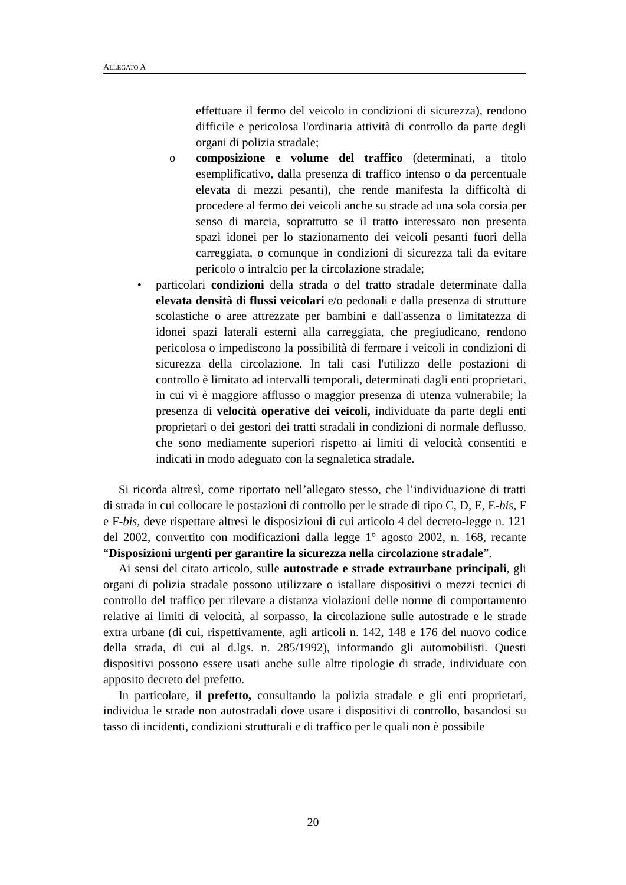ALLEGATO A
effettuare il fermo del veicolo in condizioni di sicurezza), rendono difficile e pericolosa l'ordinaria attività di controllo da parte degli organi di polizia stradale;
o composizione e volume del traffico (determinati, a titolo esemplificativo, dalla presenza di traffico intenso o da percentuale elevata di mezzi pesanti), che rende manifesta la difficoltà di procedere al fermo dei veicoli anche su strade ad una sola corsia per senso di marcia, soprattutto se il tratto interessato non presenta spazi idonei per lo stazionamento dei veicoli pesanti fuori della carreggiata, o comunque in condizioni di sicurezza tali da evitare pericolo o intralcio per la circolazione stradale;
• particolari condizioni della strada o del tratto stradale determinate dalla elevata densità di flussi veicolari e/o pedonali e dalla presenza di strutture scolastiche o aree attrezzate per bambini e dall'assenza o limitatezza di idonei spazi laterali esterni alla carreggiata, che pregiudicano, rendono pericolosa o impediscono la possibilità di fermare i veicoli in condizioni di sicurezza della circolazione. In tali casi l'utilizzo delle postazioni di controllo è limitato ad intervalli temporali, determinati dagli enti proprietari, in cui vi è maggiore afflusso o maggior presenza di utenza vulnerabile; la presenza di velocità operative dei veicoli, individuate da parte degli enti proprietari o dei gestori dei tratti stradali in condizioni di normale deflusso, che sono mediamente superiori rispetto ai limiti di velocità consentiti e indicati in modo adeguato con la segnaletica stradale.
Si ricorda altresì, come riportato nell’allegato stesso, che l’individuazione di tratti di strada in cui collocare le postazioni di controllo per le strade di tipo C, D, E, E-bis, F e F-bis, deve rispettare altresì le disposizioni di cui articolo 4 del decreto-legge n. 121 del 2002, convertito con modificazioni dalla legge 1° agosto 2002, n. 168, recante “Disposizioni urgenti per garantire la sicurezza nella circolazione stradale”.
Ai sensi del citato articolo, sulle autostrade e strade extraurbane principali, gli organi di polizia stradale possono utilizzare o istallare dispositivi o mezzi tecnici di controllo del traffico per rilevare a distanza violazioni delle norme di comportamento relative ai limiti di velocità, al sorpasso, la circolazione sulle autostrade e le strade extra urbane (di cui, rispettivamente, agli articoli n. 142, 148 e 176 del nuovo codice della strada, di cui al d.lgs. n. 285/1992), informando gli automobilisti. Questi dispositivi possono essere usati anche sulle altre tipologie di strade, individuate con apposito decreto del prefetto.
In particolare, il prefetto, consultando la polizia stradale e gli enti proprietari, individua le strade non autostradali dove usare i dispositivi di controllo, basandosi su tasso di incidenti, condizioni strutturali e di traffico per le quali non è possibile
20